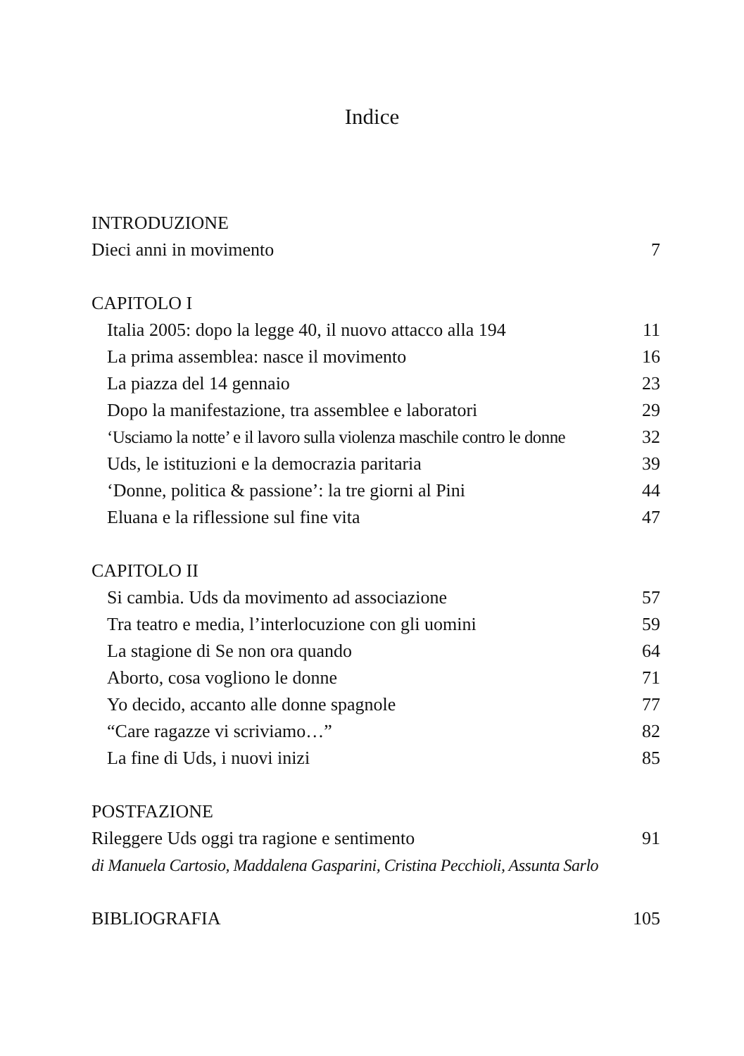Indice
INTRODUZIONE
Dieci anni in movimento 7
CAPITOLO I
Italia 2005: dopo la legge 40, il nuovo attacco alla 194 11
La prima assemblea: nasce il movimento 16
La piazza del 14 gennaio 23
Dopo la manifestazione, tra assemblee e laboratori 29
‘Usciamo la notte’ e il lavoro sulla violenza maschile contro le donne 32
Uds, le istituzioni e la democrazia paritaria 39
‘Donne, politica & passione’: la tre giorni al Pini 44
Eluana e la riflessione sul fine vita 47
CAPITOLO II
Si cambia. Uds da movimento ad associazione 57
Tra teatro e media, l’interlocuzione con gli uomini 59
La stagione di Se non ora quando 64
Aborto, cosa vogliono le donne 71
Yo decido, accanto alle donne spagnole 77
“Care ragazze vi scriviamo…” 82
La fine di Uds, i nuovi inizi 85
POSTFAZIONE
Rileggere Uds oggi tra ragione e sentimento 91
di Manuela Cartosio, Maddalena Gasparini, Cristina Pecchioli, Assunta Sarlo
BIBLIOGRAFIA 105